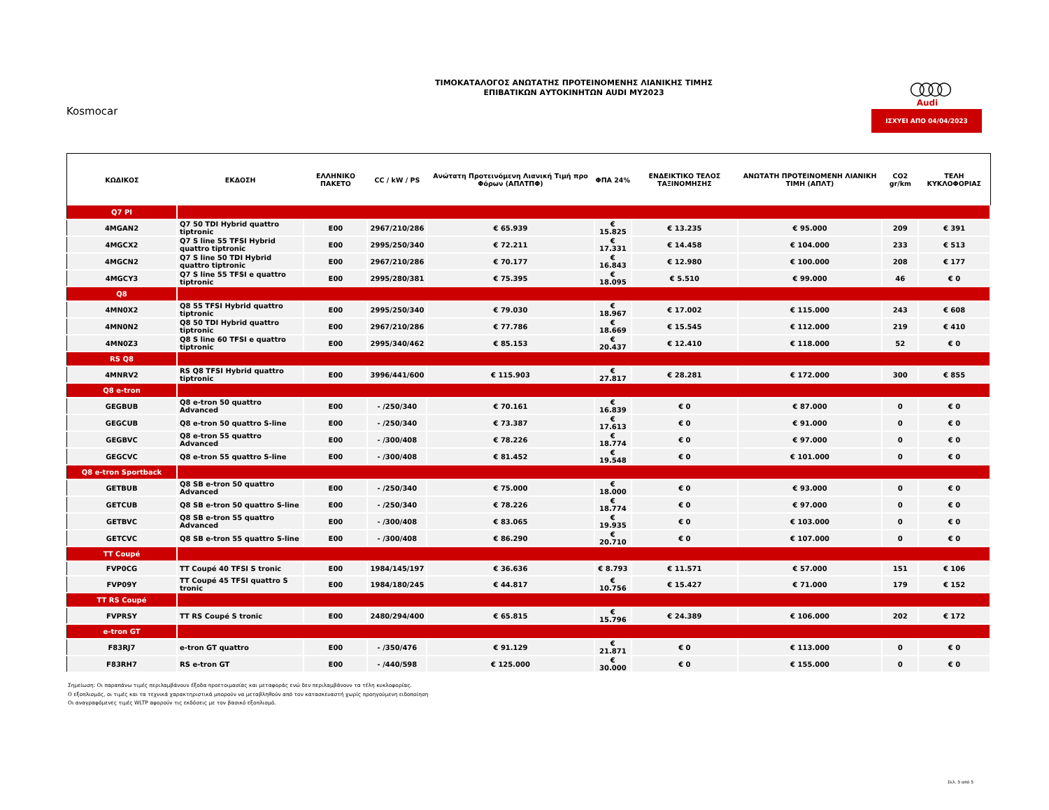Kosmocar
ΤΙΜΟΚΑΤΑΛΟΓΟΣ ΑΝΩΤΑΤΗΣ ΠΡΟΤΕΙΝΟΜΕΝΗΣ ΛΙΑΝΙΚΗΣ ΤΙΜΗΣ
ΕΠΙΒΑΤΙΚΩΝ ΑΥΤΟΚΙΝΗΤΩΝ AUDI MY2023
○○○○
Audi
ΙΣΧΥΕΙ ΑΠΟ 04/04/2023
| ΚΩΔΙΚΟΣ | ΕΚΔΟΣΗ | ΕΛΛΗΝΙΚΟ ΠΑΚΕΤΟ | CC / kW / PS | Ανώτατη Προτεινόμενη Λιανική Τιμή προ Φόρων (ΑΠΛΤΠΦ) | ΦΠΑ 24% | ΕΝΔΕΙΚΤΙΚΟ ΤΕΛΟΣ ΤΑΞΙΝΟΜΗΣΗΣ | ΑΝΩΤΑΤΗ ΠΡΟΤΕΙΝΟΜΕΝΗ ΛΙΑΝΙΚΗ ΤΙΜΗ (ΑΠΛΤ) | CO2 gr/km | ΤΕΛΗ ΚΥΚΛΟΦΟΡΙΑΣ |
| --- | --- | --- | --- | --- | --- | --- | --- | --- | --- |
| Q7 PI | | | | | | | | | |
| 4MGAN2 | Q7 50 TDI Hybrid quattro tiptronic | E00 | 2967/210/286 | € 65.939 | € 15.825 | € 13.235 | € 95.000 | 209 | € 391 |
| 4MGCX2 | Q7 S line 55 TFSI Hybrid quattro tiptronic | E00 | 2995/250/340 | € 72.211 | € 17.331 | € 14.458 | € 104.000 | 233 | € 513 |
| 4MGCN2 | Q7 S line 50 TDI Hybrid quattro tiptronic | E00 | 2967/210/286 | € 70.177 | € 16.843 | € 12.980 | € 100.000 | 208 | € 177 |
| 4MGCY3 | Q7 S line 55 TFSI e quattro tiptronic | E00 | 2995/280/381 | € 75.395 | € 18.095 | € 5.510 | € 99.000 | 46 | € 0 |
| Q8 | | | | | | | | | |
| 4MN0X2 | Q8 55 TFSI Hybrid quattro tiptronic | E00 | 2995/250/340 | € 79.030 | € 18.967 | € 17.002 | € 115.000 | 243 | € 608 |
| 4MN0N2 | Q8 50 TDI Hybrid quattro tiptronic | E00 | 2967/210/286 | € 77.786 | € 18.669 | € 15.545 | € 112.000 | 219 | € 410 |
| 4MN0Z3 | Q8 S line 60 TFSI e quattro tiptronic | E00 | 2995/340/462 | € 85.153 | € 20.437 | € 12.410 | € 118.000 | 52 | € 0 |
| RS Q8 | | | | | | | | | |
| 4MNRV2 | RS Q8 TFSI Hybrid quattro tiptronic | E00 | 3996/441/600 | € 115.903 | € 27.817 | € 28.281 | € 172.000 | 300 | € 855 |
| Q8 e-tron | | | | | | | | | |
| GEGBUB | Q8 e-tron 50 quattro Advanced | E00 | - /250/340 | € 70.161 | € 16.839 | € 0 | € 87.000 | 0 | € 0 |
| GEGCUB | Q8 e-tron 50 quattro S-line | E00 | - /250/340 | € 73.387 | € 17.613 | € 0 | € 91.000 | 0 | € 0 |
| GEGBVC | Q8 e-tron 55 quattro Advanced | E00 | - /300/408 | € 78.226 | € 18.774 | € 0 | € 97.000 | 0 | € 0 |
| GEGCVC | Q8 e-tron 55 quattro S-line | E00 | - /300/408 | € 81.452 | € 19.548 | € 0 | € 101.000 | 0 | € 0 |
| Q8 e-tron Sportback | | | | | | | | | |
| GETBUB | Q8 SB e-tron 50 quattro Advanced | E00 | - /250/340 | € 75.000 | € 18.000 | € 0 | € 93.000 | 0 | € 0 |
| GETCUB | Q8 SB e-tron 50 quattro S-line | E00 | - /250/340 | € 78.226 | € 18.774 | € 0 | € 97.000 | 0 | € 0 |
| GETBVC | Q8 SB e-tron 55 quattro Advanced | E00 | - /300/408 | € 83.065 | € 19.935 | € 0 | € 103.000 | 0 | € 0 |
| GETCVC | Q8 SB e-tron 55 quattro S-line | E00 | - /300/408 | € 86.290 | € 20.710 | € 0 | € 107.000 | 0 | € 0 |
| TT Coupé | | | | | | | | | |
| FVP0CG | TT Coupé 40 TFSI S tronic | E00 | 1984/145/197 | € 36.636 | € 8.793 | € 11.571 | € 57.000 | 151 | € 106 |
| FVP09Y | TT Coupé 45 TFSI quattro S tronic | E00 | 1984/180/245 | € 44.817 | € 10.756 | € 15.427 | € 71.000 | 179 | € 152 |
| TT RS Coupé | | | | | | | | | |
| FVPRSY | TT RS Coupé S tronic | E00 | 2480/294/400 | € 65.815 | € 15.796 | € 24.389 | € 106.000 | 202 | € 172 |
| e-tron GT | | | | | | | | | |
| F83RJ7 | e-tron GT quattro | E00 | - /350/476 | € 91.129 | € 21.871 | € 0 | € 113.000 | 0 | € 0 |
| F83RH7 | RS e-tron GT | E00 | - /440/598 | € 125.000 | € 30.000 | € 0 | € 155.000 | 0 | € 0 |
Σημείωση: Οι παραπάνω τιμές περιλαμβάνουν έξοδα προετοιμασίας και μεταφοράς ενώ δεν περιλαμβάνουν τα τέλη κυκλοφορίας.
Ο εξοπλισμός, οι τιμές και τα τεχνικά χαρακτηριστικά μπορούν να μεταβληθούν από τον κατασκευαστή χωρίς προηγούμενη ειδοποίηση
Οι αναγραφόμενες τιμές WLTP αφορούν τις εκδόσεις με τον βασικό εξοπλισμό.
Σελ. 5 από 5